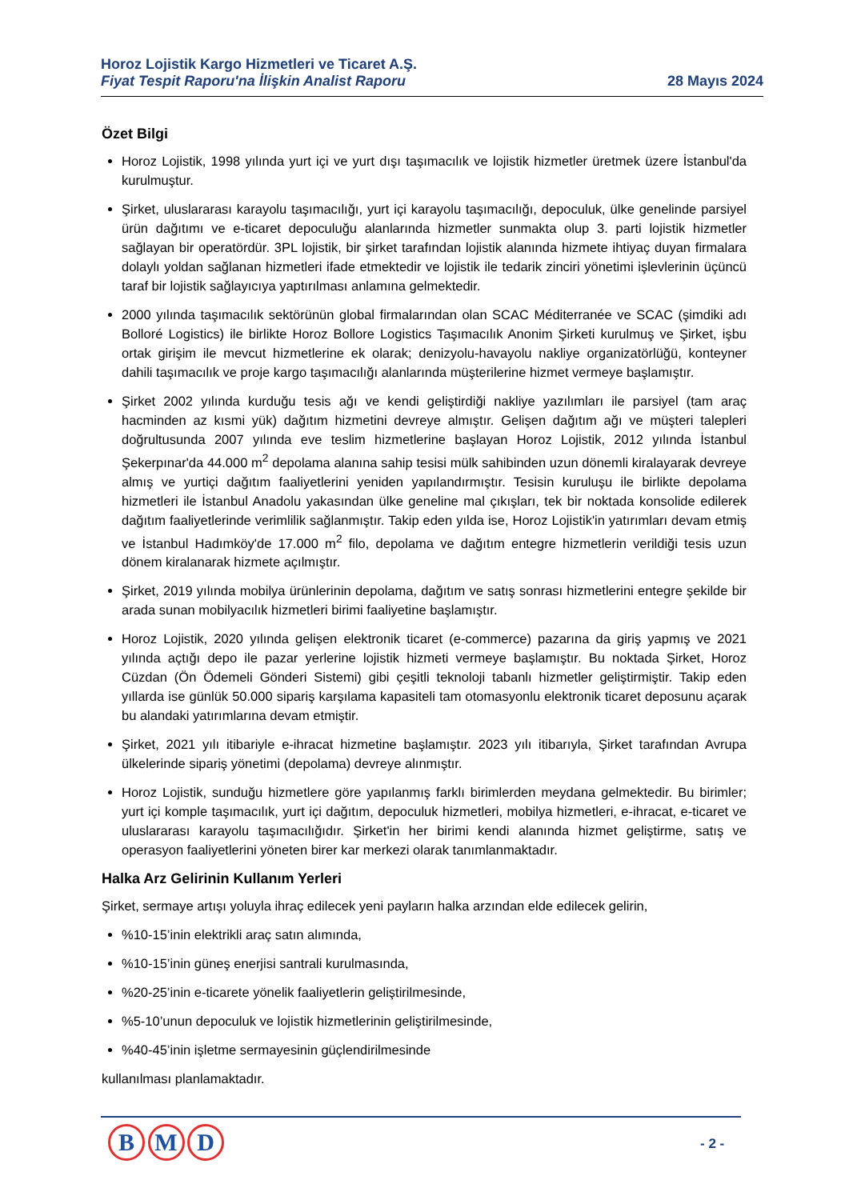Horoz Lojistik Kargo Hizmetleri ve Ticaret A.Ş.
Fiyat Tespit Raporu'na İlişkin Analist Raporu
28 Mayıs 2024
Özet Bilgi
Horoz Lojistik, 1998 yılında yurt içi ve yurt dışı taşımacılık ve lojistik hizmetler üretmek üzere İstanbul'da kurulmuştur.
Şirket, uluslararası karayolu taşımacılığı, yurt içi karayolu taşımacılığı, depoculuk, ülke genelinde parsiyel ürün dağıtımı ve e-ticaret depoculuğu alanlarında hizmetler sunmakta olup 3. parti lojistik hizmetler sağlayan bir operatördür. 3PL lojistik, bir şirket tarafından lojistik alanında hizmete ihtiyaç duyan firmalara dolaylı yoldan sağlanan hizmetleri ifade etmektedir ve lojistik ile tedarik zinciri yönetimi işlevlerinin üçüncü taraf bir lojistik sağlayıcıya yaptırılması anlamına gelmektedir.
2000 yılında taşımacılık sektörünün global firmalarından olan SCAC Méditerranée ve SCAC (şimdiki adı Bolloré Logistics) ile birlikte Horoz Bollore Logistics Taşımacılık Anonim Şirketi kurulmuş ve Şirket, işbu ortak girişim ile mevcut hizmetlerine ek olarak; denizyolu-havayolu nakliye organizatörlüğü, konteyner dahili taşımacılık ve proje kargo taşımacılığı alanlarında müşterilerine hizmet vermeye başlamıştır.
Şirket 2002 yılında kurduğu tesis ağı ve kendi geliştirdiği nakliye yazılımları ile parsiyel (tam araç hacminden az kısmi yük) dağıtım hizmetini devreye almıştır. Gelişen dağıtım ağı ve müşteri talepleri doğrultusunda 2007 yılında eve teslim hizmetlerine başlayan Horoz Lojistik, 2012 yılında İstanbul Şekerpınar'da 44.000 m<sup>2</sup> depolama alanına sahip tesisi mülk sahibinden uzun dönemli kiralayarak devreye almış ve yurtiçi dağıtım faaliyetlerini yeniden yapılandırmıştır. Tesisin kuruluşu ile birlikte depolama hizmetleri ile İstanbul Anadolu yakasından ülke geneline mal çıkışları, tek bir noktada konsolide edilerek dağıtım faaliyetlerinde verimlilik sağlanmıştır. Takip eden yılda ise, Horoz Lojistik'in yatırımları devam etmiş ve İstanbul Hadımköy'de 17.000 m<sup>2</sup> filo, depolama ve dağıtım entegre hizmetlerin verildiği tesis uzun dönem kiralanarak hizmete açılmıştır.
Şirket, 2019 yılında mobilya ürünlerinin depolama, dağıtım ve satış sonrası hizmetlerini entegre şekilde bir arada sunan mobilyacılık hizmetleri birimi faaliyetine başlamıştır.
Horoz Lojistik, 2020 yılında gelişen elektronik ticaret (e-commerce) pazarına da giriş yapmış ve 2021 yılında açtığı depo ile pazar yerlerine lojistik hizmeti vermeye başlamıştır. Bu noktada Şirket, Horoz Cüzdan (Ön Ödemeli Gönderi Sistemi) gibi çeşitli teknoloji tabanlı hizmetler geliştirmiştir. Takip eden yıllarda ise günlük 50.000 sipariş karşılama kapasiteli tam otomasyonlu elektronik ticaret deposunu açarak bu alandaki yatırımlarına devam etmiştir.
Şirket, 2021 yılı itibariyle e-ihracat hizmetine başlamıştır. 2023 yılı itibarıyla, Şirket tarafından Avrupa ülkelerinde sipariş yönetimi (depolama) devreye alınmıştır.
Horoz Lojistik, sunduğu hizmetlere göre yapılanmış farklı birimlerden meydana gelmektedir. Bu birimler; yurt içi komple taşımacılık, yurt içi dağıtım, depoculuk hizmetleri, mobilya hizmetleri, e-ihracat, e-ticaret ve uluslararası karayolu taşımacılığıdır. Şirket'in her birimi kendi alanında hizmet geliştirme, satış ve operasyon faaliyetlerini yöneten birer kar merkezi olarak tanımlanmaktadır.
Halka Arz Gelirinin Kullanım Yerleri
Şirket, sermaye artışı yoluyla ihraç edilecek yeni payların halka arzından elde edilecek gelirin,
%10-15’inin elektrikli araç satın alımında,
%10-15’inin güneş enerjisi santrali kurulmasında,
%20-25’inin e-ticarete yönelik faaliyetlerin geliştirilmesinde,
%5-10’unun depoculuk ve lojistik hizmetlerinin geliştirilmesinde,
%40-45’inin işletme sermayesinin güçlendirilmesinde
kullanılması planlamaktadır.
B M D - 2 -